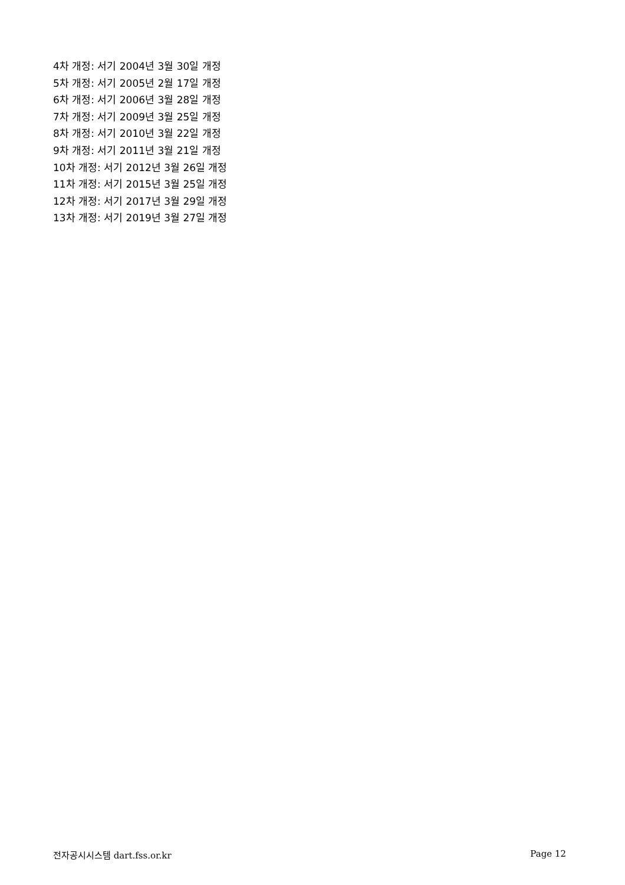4차 개정: 서기 2004년 3월 30일 개정
5차 개정: 서기 2005년 2월 17일 개정
6차 개정: 서기 2006년 3월 28일 개정
7차 개정: 서기 2009년 3월 25일 개정
8차 개정: 서기 2010년 3월 22일 개정
9차 개정: 서기 2011년 3월 21일 개정
10차 개정: 서기 2012년 3월 26일 개정
11차 개정: 서기 2015년 3월 25일 개정
12차 개정: 서기 2017년 3월 29일 개정
13차 개정: 서기 2019년 3월 27일 개정
전자공시시스템 dart.fss.or.kr Page 12